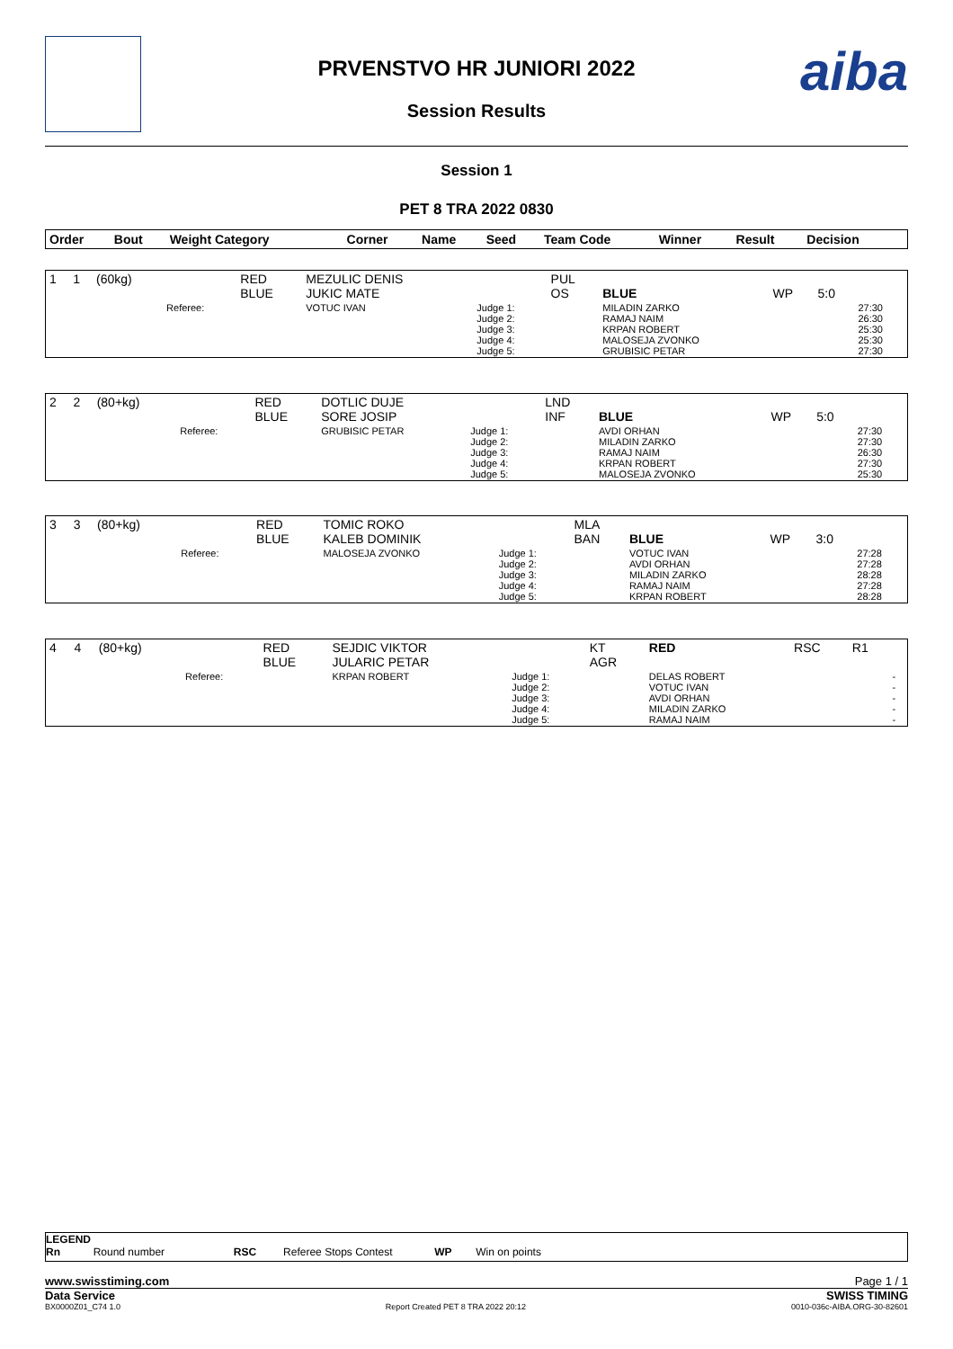PRVENSTVO HR JUNIORI 2022
Session Results
aiba
Session 1
PET 8 TRA 2022 0830
| Order | Bout | Weight Category | | Corner | Name | Seed | Team Code | Winner | Result | Decision | |
| --- | --- | --- | --- | --- | --- | --- | --- | --- | --- | --- | --- |
| 1 | 1 | (60kg) | | RED BLUE | MEZULIC DENIS JUKIC MATE | | PUL OS | BLUE | WP | 5:0 | |
| | | | Referee: | | VOTUC IVAN | Judge 1: Judge 2: Judge 3: Judge 4: Judge 5: | | MILADIN ZARKO RAMAJ NAIM KRPAN ROBERT MALOSEJA ZVONKO GRUBISIC PETAR | | | 27:30 26:30 25:30 25:30 27:30 |
| 2 | 2 | (80+kg) | | RED BLUE | DOTLIC DUJE SORE JOSIP | | LND INF | BLUE | WP | 5:0 | |
| | | | Referee: | | GRUBISIC PETAR | Judge 1: Judge 2: Judge 3: Judge 4: Judge 5: | | AVDI ORHAN MILADIN ZARKO RAMAJ NAIM KRPAN ROBERT MALOSEJA ZVONKO | | | 27:30 27:30 26:30 27:30 25:30 |
| 3 | 3 | (80+kg) | | RED BLUE | TOMIC ROKO KALEB DOMINIK | | MLA BAN | BLUE | WP | 3:0 | |
| | | | Referee: | | MALOSEJA ZVONKO | Judge 1: Judge 2: Judge 3: Judge 4: Judge 5: | | VOTUC IVAN AVDI ORHAN MILADIN ZARKO RAMAJ NAIM KRPAN ROBERT | | | 27:28 27:28 28:28 27:28 28:28 |
| 4 | 4 | (80+kg) | | RED BLUE | SEJDIC VIKTOR JULARIC PETAR | | KT AGR | RED | RSC | R1 | |
| | | | Referee: | | KRPAN ROBERT | Judge 1: Judge 2: Judge 3: Judge 4: Judge 5: | | DELAS ROBERT VOTUC IVAN AVDI ORHAN MILADIN ZARKO RAMAJ NAIM | | | - - - - - |
LEGEND
Rn Round number RSC Referee Stops Contest WP Win on points
www.swisstiming.com Page 1 / 1
Data Service SWISS TIMING
BX0000Z01_C74 1.0 Report Created PET 8 TRA 2022 20:12 0010-036c-AIBA.ORG-30-82601